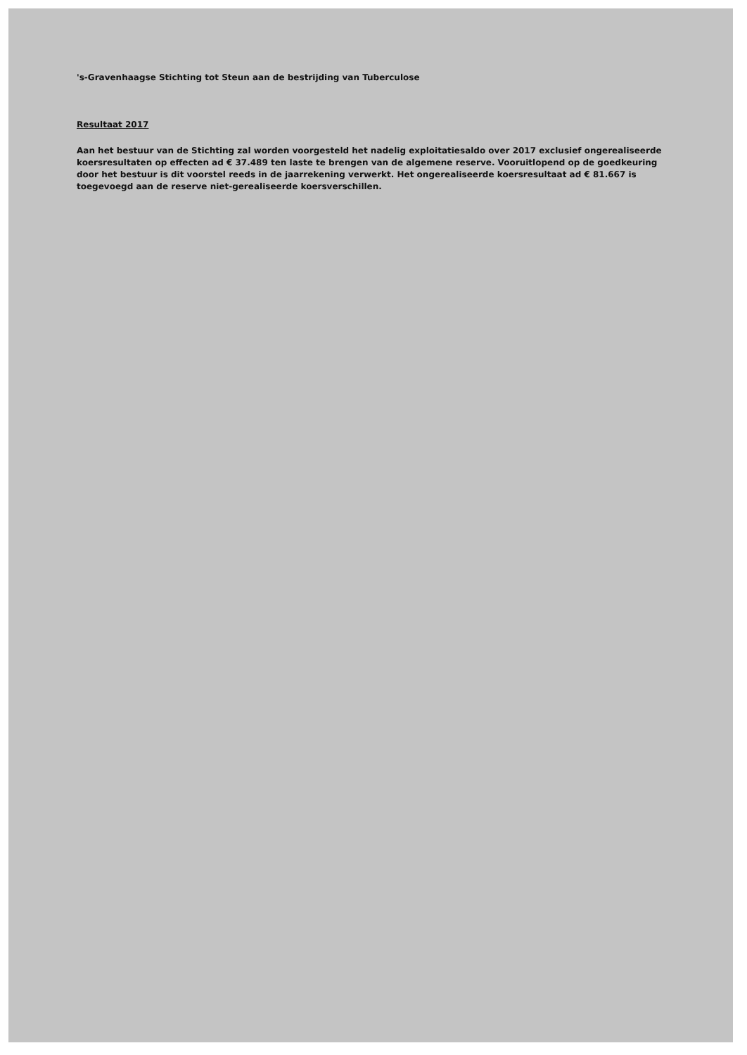's-Gravenhaagse Stichting tot Steun aan de bestrijding van Tuberculose
Resultaat 2017
Aan het bestuur van de Stichting zal worden voorgesteld het nadelig exploitatiesaldo over 2017 exclusief ongerealiseerde koersresultaten op effecten ad € 37.489 ten laste te brengen van de algemene reserve. Vooruitlopend op de goedkeuring door het bestuur is dit voorstel reeds in de jaarrekening verwerkt. Het ongerealiseerde koersresultaat ad € 81.667 is toegevoegd aan de reserve niet-gerealiseerde koersverschillen.